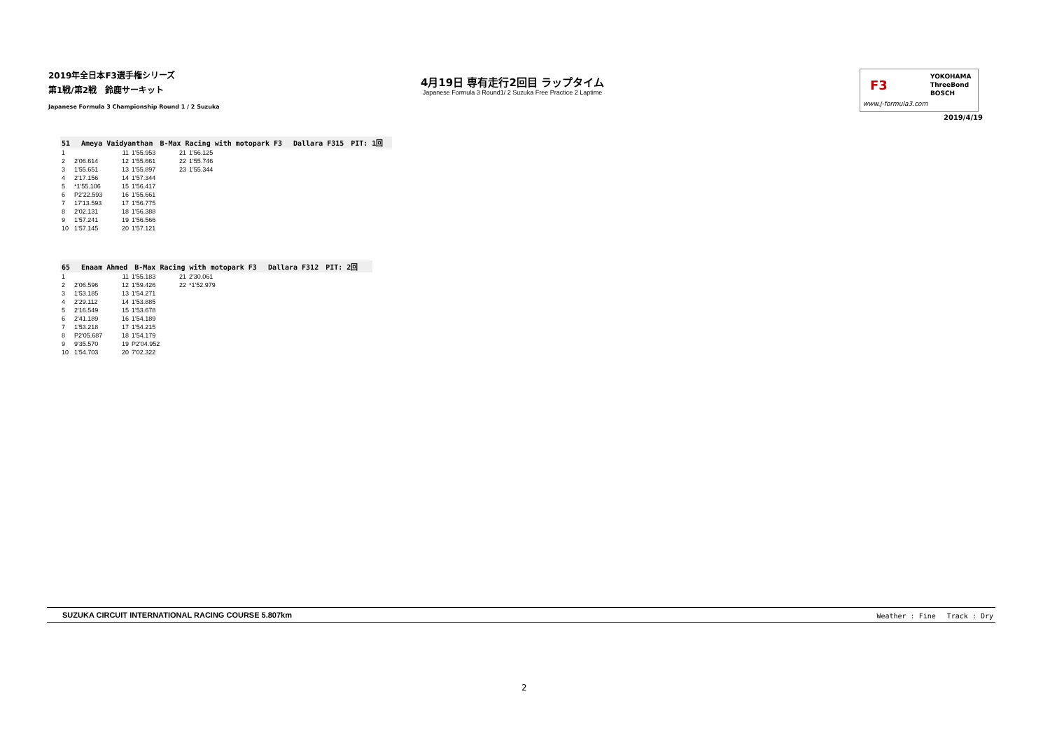2019年全日本F3選手権シリーズ
第1戦/第2戦　鈴鹿サーキット
Japanese Formula 3 Championship Round 1 / 2 Suzuka
4月19日 専有走行2回目 ラップタイム
Japanese Formula 3 Round1/ 2 Suzuka Free Practice 2 Laptime
F3
YOKOHAMA
ThreeBond
BOSCH
www.j-formula3.com
2019/4/19
51　 Ameya Vaidyanthan　B-Max Racing with motopark F3　 Dallara F315　PIT: 1回
| 1 | | 11 | 1'55.953 | 21 | 1'56.125 |
| 2 | 2'06.614 | 12 | 1'55.661 | 22 | 1'55.746 |
| 3 | 1'55.651 | 13 | 1'55.897 | 23 | 1'55.344 |
| 4 | 2'17.156 | 14 | 1'57.344 | | |
| 5 | *1'55.106 | 15 | 1'56.417 | | |
| 6 | P2'22.593 | 16 | 1'55.661 | | |
| 7 | 17'13.593 | 17 | 1'56.775 | | |
| 8 | 2'02.131 | 18 | 1'56.388 | | |
| 9 | 1'57.241 | 19 | 1'56.566 | | |
| 10 | 1'57.145 | 20 | 1'57.121 | | |
65　 Enaam Ahmed　B-Max Racing with motopark F3　 Dallara F312　PIT: 2回
| 1 | | 11 | 1'55.183 | 21 | 2'30.061 |
| 2 | 2'06.596 | 12 | 1'59.426 | 22 | *1'52.979 |
| 3 | 1'53.185 | 13 | 1'54.271 | | |
| 4 | 2'29.112 | 14 | 1'53.885 | | |
| 5 | 2'16.549 | 15 | 1'53.678 | | |
| 6 | 2'41.189 | 16 | 1'54.189 | | |
| 7 | 1'53.218 | 17 | 1'54.215 | | |
| 8 | P2'05.687 | 18 | 1'54.179 | | |
| 9 | 9'35.570 | 19 | P2'04.952 | | |
| 10 | 1'54.703 | 20 | 7'02.322 | | |
SUZUKA CIRCUIT INTERNATIONAL RACING COURSE 5.807km Weather : Fine　 Track : Dry
2